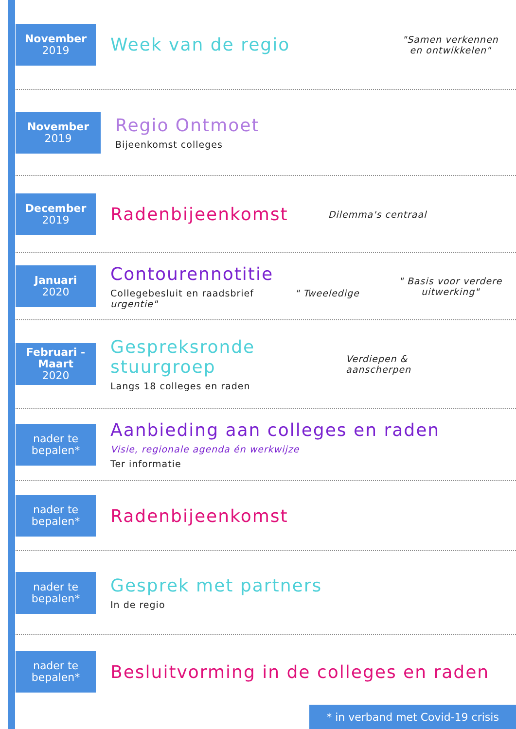November
2019
Week van de regio
"Samen verkennen en ontwikkelen"
November
2019
Regio Ontmoet
Bijeenkomst colleges
December
2019
Radenbijeenkomst
Dilemma's centraal
Januari
2020
Contourennotitie
Collegebesluit en raadsbrief " Tweeledige urgentie"
" Basis voor verdere uitwerking"
Februari - Maart
2020
Gespreksronde stuurgroep
Langs 18 colleges en raden
Verdiepen & aanscherpen
nader te bepalen*
Aanbieding aan colleges en raden
Visie, regionale agenda én werkwijze
Ter informatie
nader te bepalen*
Radenbijeenkomst
nader te bepalen*
Gesprek met partners
In de regio
nader te bepalen*
Besluitvorming in de colleges en raden
* in verband met Covid-19 crisis